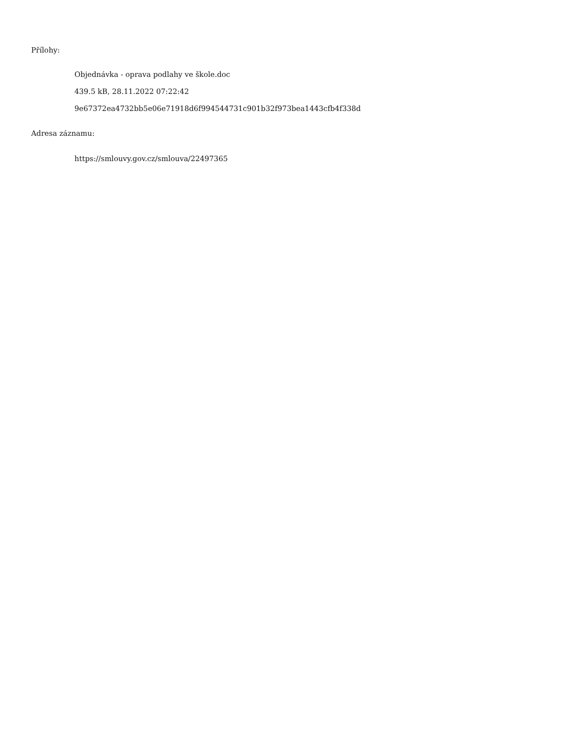Přílohy:
Objednávka - oprava podlahy ve škole.doc
439.5 kB, 28.11.2022 07:22:42
9e67372ea4732bb5e06e71918d6f994544731c901b32f973bea1443cfb4f338d
Adresa záznamu:
https://smlouvy.gov.cz/smlouva/22497365